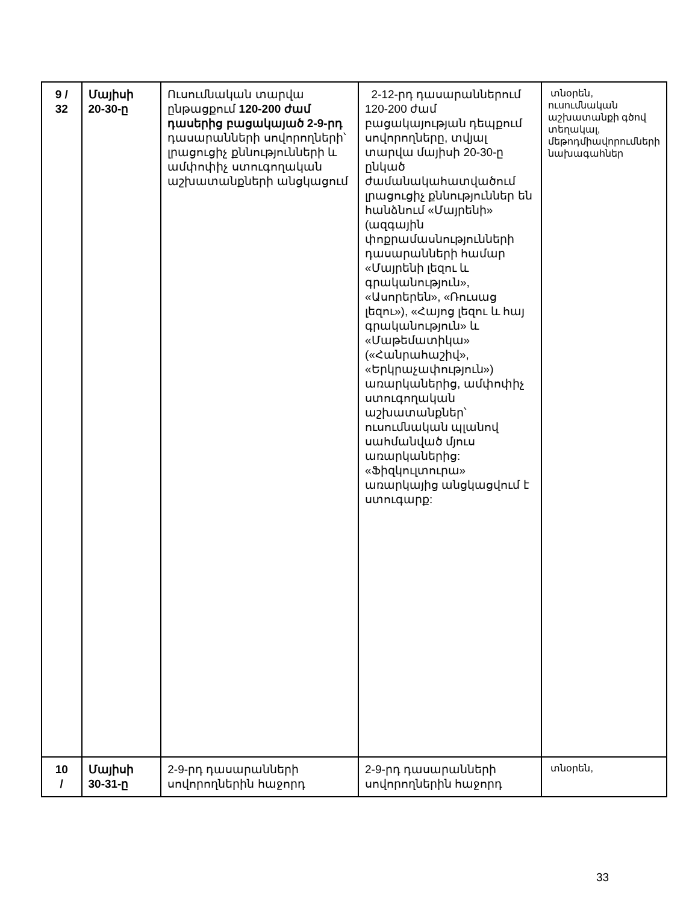| 9 / 32 | Մայիսի 20-30-ը | Ուսումնական տարվա ընթացքում 120-200 ժամ դասերից բացակայած 2-9-րդ դասարանների սովորողների՝ լրացուցիչ քննությունների և ամփոփիչ ստուգողական աշխատանքների անցկացում | 2-12-րդ դասարաններում 120-200 ժամ բացակայության դեպքում սովորողները, տվյալ տարվա մայիսի 20-30-ը ընկած ժամանակահատվածում լրացուցիչ քննություններ են հանձնում «Մայրենի» (ազգային փոքրամասնությունների դասարանների համար «Մայրենի լեզու և գրականություն», «Ասորերեն», «Ռուսաց լեզու»), «Հայոց լեզու և հայ գրականություն» և «Մաթեմատիկա» («Հանրահաշիվ», «Երկրաչափություն») առարկաներից, ամփոփիչ ստուգողական աշխատանքներ՝ ուսումնական պլանով սահմանված մյուս առարկաներից: «Ֆիզկուլտուրա» առարկայից անցկացվում է ստուգարք: | տնօրեն, ուսումնական աշխատանքի գծով տեղակալ, մեթոդմիավորումների նախագահներ |
| 10 / | Մայիսի 30-31-ը | 2-9-րդ դասարանների սովորողներին հաջորդ | 2-9-րդ դասարանների սովորողներին հաջորդ | տնօրեն, |
33